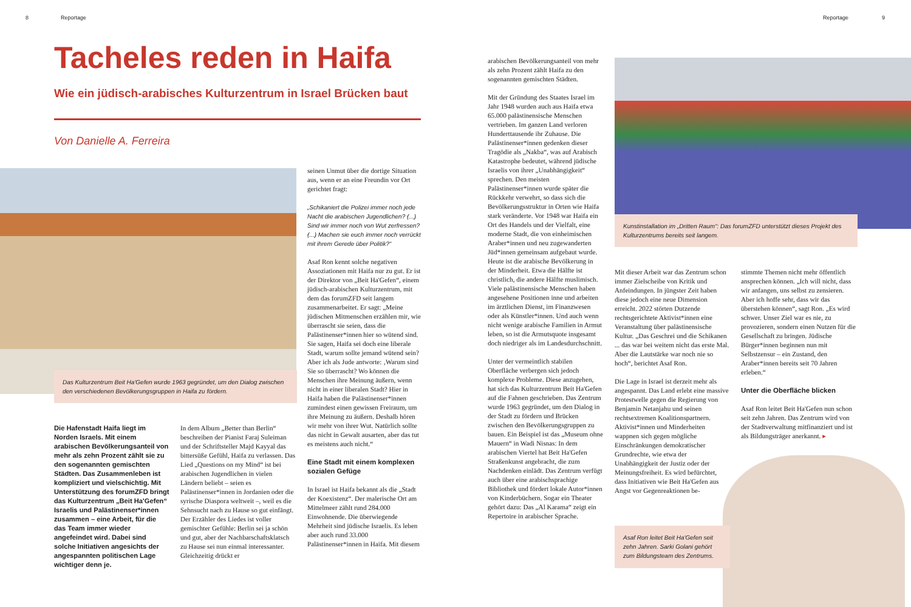8 Reportage Reportage 9
Tacheles reden in Haifa
Wie ein jüdisch-arabisches Kulturzentrum in Israel Brücken baut
Von Danielle A. Ferreira
Das Kulturzentrum Beit Ha'Gefen wurde 1963 gegründet, um den Dialog zwischen den verschiedenen Bevölkerungsgruppen in Haifa zu fördern.
Kunstinstallation im „Dritten Raum“: Das forumZFD unterstützt dieses Projekt des Kulturzentrums bereits seit langem.
Asaf Ron leitet Beit Ha'Gefen seit zehn Jahren. Sarki Golani gehört zum Bildungsteam des Zentrums.
Die Hafenstadt Haifa liegt im Norden Israels. Mit einem arabischen Bevölkerungsanteil von mehr als zehn Prozent zählt sie zu den sogenannten gemischten Städten. Das Zusammenleben ist kompliziert und vielschichtig. Mit Unterstützung des forumZFD bringt das Kulturzentrum „Beit Ha'Gefen“ Israelis und Palästinenser*innen zusammen – eine Arbeit, für die das Team immer wieder angefeindet wird. Dabei sind solche Initiativen angesichts der angespannten politischen Lage wichtiger denn je.
In dem Album „Better than Berlin“ beschreiben der Pianist Faraj Suleiman und der Schriftsteller Majd Kayyal das bittersüße Gefühl, Haifa zu verlassen. Das Lied „Questions on my Mind“ ist bei arabischen Jugendlichen in vielen Ländern beliebt – seien es Palästinenser*innen in Jordanien oder die syrische Diaspora weltweit –, weil es die Sehnsucht nach zu Hause so gut einfängt. Der Erzähler des Liedes ist voller gemischter Gefühle: Berlin sei ja schön und gut, aber der Nachbarschaftsklatsch zu Hause sei nun einmal interessanter. Gleichzeitig drückt er
seinen Unmut über die dortige Situation aus, wenn er an eine Freundin vor Ort gerichtet fragt:
„Schikaniert die Polizei immer noch jede Nacht die arabischen Jugendlichen? (...) Sind wir immer noch von Wut zerfressen? (...) Machen sie euch immer noch verrückt mit ihrem Gerede über Politik?“
Asaf Ron kennt solche negativen Assoziationen mit Haifa nur zu gut. Er ist der Direktor von „Beit Ha'Gefen“, einem jüdisch-arabischen Kulturzentrum, mit dem das forumZFD seit langem zusammenarbeitet. Er sagt: „Meine jüdischen Mitmenschen erzählen mir, wie überrascht sie seien, dass die Palästinenser*innen hier so wütend sind. Sie sagen, Haifa sei doch eine liberale Stadt, warum sollte jemand wütend sein? Aber ich als Jude antworte: ‚Warum sind Sie so überrascht? Wo können die Menschen ihre Meinung äußern, wenn nicht in einer liberalen Stadt? Hier in Haifa haben die Palästinenser*innen zumindest einen gewissen Freiraum, um ihre Meinung zu äußern. Deshalb hören wir mehr von ihrer Wut. Natürlich sollte das nicht in Gewalt ausarten, aber das tut es meistens auch nicht.“
Eine Stadt mit einem komplexen sozialen Gefüge
In Israel ist Haifa bekannt als die „Stadt der Koexistenz“. Der malerische Ort am Mittelmeer zählt rund 284.000 Einwohnende. Die überwiegende Mehrheit sind jüdische Israelis. Es leben aber auch rund 33.000 Palästinenser*innen in Haifa. Mit diesem
arabischen Bevölkerungsanteil von mehr als zehn Prozent zählt Haifa zu den sogenannten gemischten Städten.
Mit der Gründung des Staates Israel im Jahr 1948 wurden auch aus Haifa etwa 65.000 palästinensische Menschen vertrieben. Im ganzen Land verloren Hunderttausende ihr Zuhause. Die Palästinenser*innen gedenken dieser Tragödie als „Nakba“, was auf Arabisch Katastrophe bedeutet, während jüdische Israelis von ihrer „Unabhängigkeit“ sprechen. Den meisten Palästinenser*innen wurde später die Rückkehr verwehrt, so dass sich die Bevölkerungsstruktur in Orten wie Haifa stark veränderte. Vor 1948 war Haifa ein Ort des Handels und der Vielfalt, eine moderne Stadt, die von einheimischen Araber*innen und neu zugewanderten Jüd*innen gemeinsam aufgebaut wurde. Heute ist die arabische Bevölkerung in der Minderheit. Etwa die Hälfte ist christlich, die andere Hälfte muslimisch. Viele palästinensische Menschen haben angesehene Positionen inne und arbeiten im ärztlichen Dienst, im Finanzwesen oder als Künstler*innen. Und auch wenn nicht wenige arabische Familien in Armut leben, so ist die Armutsquote insgesamt doch niedriger als im Landesdurchschnitt.
Unter der vermeintlich stabilen Oberfläche verbergen sich jedoch komplexe Probleme. Diese anzugehen, hat sich das Kulturzentrum Beit Ha'Gefen auf die Fahnen geschrieben. Das Zentrum wurde 1963 gegründet, um den Dialog in der Stadt zu fördern und Brücken zwischen den Bevölkerungsgruppen zu bauen. Ein Beispiel ist das „Museum ohne Mauern“ in Wadi Nisnas: In dem arabischen Viertel hat Beit Ha'Gefen Straßenkunst angebracht, die zum Nachdenken einlädt. Das Zentrum verfügt auch über eine arabischsprachige Bibliothek und fördert lokale Autor*innen von Kinderbüchern. Sogar ein Theater gehört dazu: Das „Al Karama“ zeigt ein Repertoire in arabischer Sprache.
Mit dieser Arbeit war das Zentrum schon immer Zielscheibe von Kritik und Anfeindungen. In jüngster Zeit haben diese jedoch eine neue Dimension erreicht. 2022 störten Dutzende rechtsgerichtete Aktivist*innen eine Veranstaltung über palästinensische Kultur. „Das Geschrei und die Schikanen ... das war bei weitem nicht das erste Mal. Aber die Lautstärke war noch nie so hoch“, berichtet Asaf Ron.
Die Lage in Israel ist derzeit mehr als angespannt. Das Land erlebt eine massive Protestwelle gegen die Regierung von Benjamin Netanjahu und seinen rechtsextremen Koalitionspartnern. Aktivist*innen und Minderheiten wappnen sich gegen mögliche Einschränkungen demokratischer Grundrechte, wie etwa der Unabhängigkeit der Justiz oder der Meinungsfreiheit. Es wird befürchtet, dass Initiativen wie Beit Ha'Gefen aus Angst vor Gegenreaktionen be-
stimmte Themen nicht mehr öffentlich ansprechen können. „Ich will nicht, dass wir anfangen, uns selbst zu zensieren. Aber ich hoffe sehr, dass wir das überstehen können“, sagt Ron. „Es wird schwer. Unser Ziel war es nie, zu provozieren, sondern einen Nutzen für die Gesellschaft zu bringen. Jüdische Bürger*innen beginnen nun mit Selbstzensur – ein Zustand, den Araber*innen bereits seit 70 Jahren erleben.“
Unter die Oberfläche blicken
Asaf Ron leitet Beit Ha'Gefen nun schon seit zehn Jahren. Das Zentrum wird von der Stadtverwaltung mitfinanziert und ist als Bildungsträger anerkannt. ▸